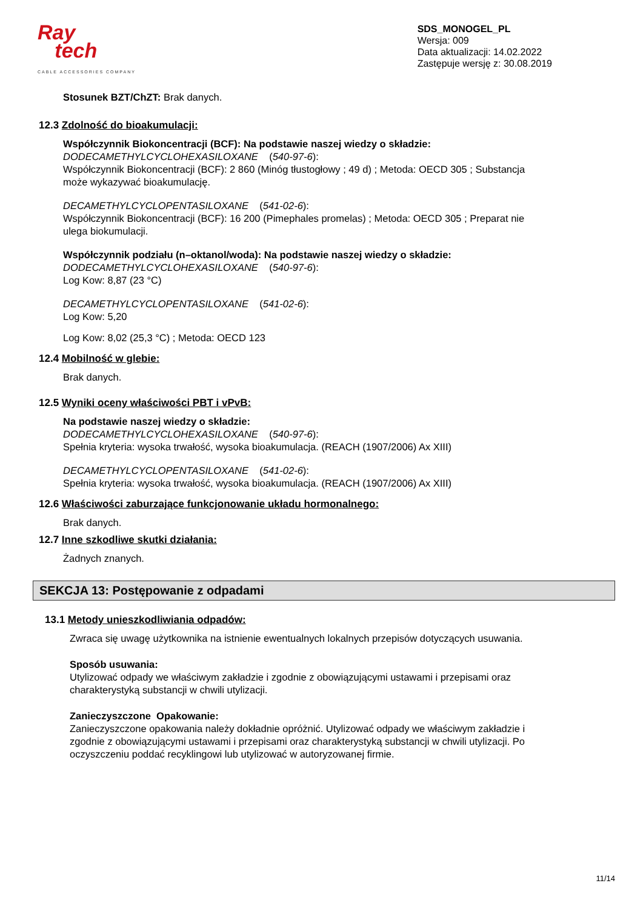Ray
tech
CABLE ACCESSORIES COMPANY
SDS_MONOGEL_PL
Wersja: 009
Data aktualizacji: 14.02.2022
Zastępuje wersję z: 30.08.2019
Stosunek BZT/ChZT: Brak danych.
12.3 Zdolność do bioakumulacji:
Współczynnik Biokoncentracji (BCF): Na podstawie naszej wiedzy o składzie:
DODECAMETHYLCYCLOHEXASILOXANE (540-97-6):
Współczynnik Biokoncentracji (BCF): 2 860 (Minóg tłustogłowy ; 49 d) ; Metoda: OECD 305 ; Substancja
może wykazywać bioakumulację.
DECAMETHYLCYCLOPENTASILOXANE (541-02-6):
Współczynnik Biokoncentracji (BCF): 16 200 (Pimephales promelas) ; Metoda: OECD 305 ; Preparat nie
ulega biokumulacji.
Współczynnik podziału (n–oktanol/woda): Na podstawie naszej wiedzy o składzie:
DODECAMETHYLCYCLOHEXASILOXANE (540-97-6):
Log Kow: 8,87 (23 °C)
DECAMETHYLCYCLOPENTASILOXANE (541-02-6):
Log Kow: 5,20
Log Kow: 8,02 (25,3 °C) ; Metoda: OECD 123
12.4 Mobilność w glebie:
Brak danych.
12.5 Wyniki oceny właściwości PBT i vPvB:
Na podstawie naszej wiedzy o składzie:
DODECAMETHYLCYCLOHEXASILOXANE (540-97-6):
Spełnia kryteria: wysoka trwałość, wysoka bioakumulacja. (REACH (1907/2006) Ax XIII)
DECAMETHYLCYCLOPENTASILOXANE (541-02-6):
Spełnia kryteria: wysoka trwałość, wysoka bioakumulacja. (REACH (1907/2006) Ax XIII)
12.6 Właściwości zaburzające funkcjonowanie układu hormonalnego:
Brak danych.
12.7 Inne szkodliwe skutki działania:
Żadnych znanych.
SEKCJA 13: Postępowanie z odpadami
13.1 Metody unieszkodliwiania odpadów:
Zwraca się uwagę użytkownika na istnienie ewentualnych lokalnych przepisów dotyczących usuwania.
Sposób usuwania:
Utylizować odpady we właściwym zakładzie i zgodnie z obowiązującymi ustawami i przepisami oraz
charakterystyką substancji w chwili utylizacji.
Zanieczyszczone Opakowanie:
Zanieczyszczone opakowania należy dokładnie opróżnić. Utylizować odpady we właściwym zakładzie i
zgodnie z obowiązującymi ustawami i przepisami oraz charakterystyką substancji w chwili utylizacji. Po
oczyszczeniu poddać recyklingowi lub utylizować w autoryzowanej firmie.
11/14